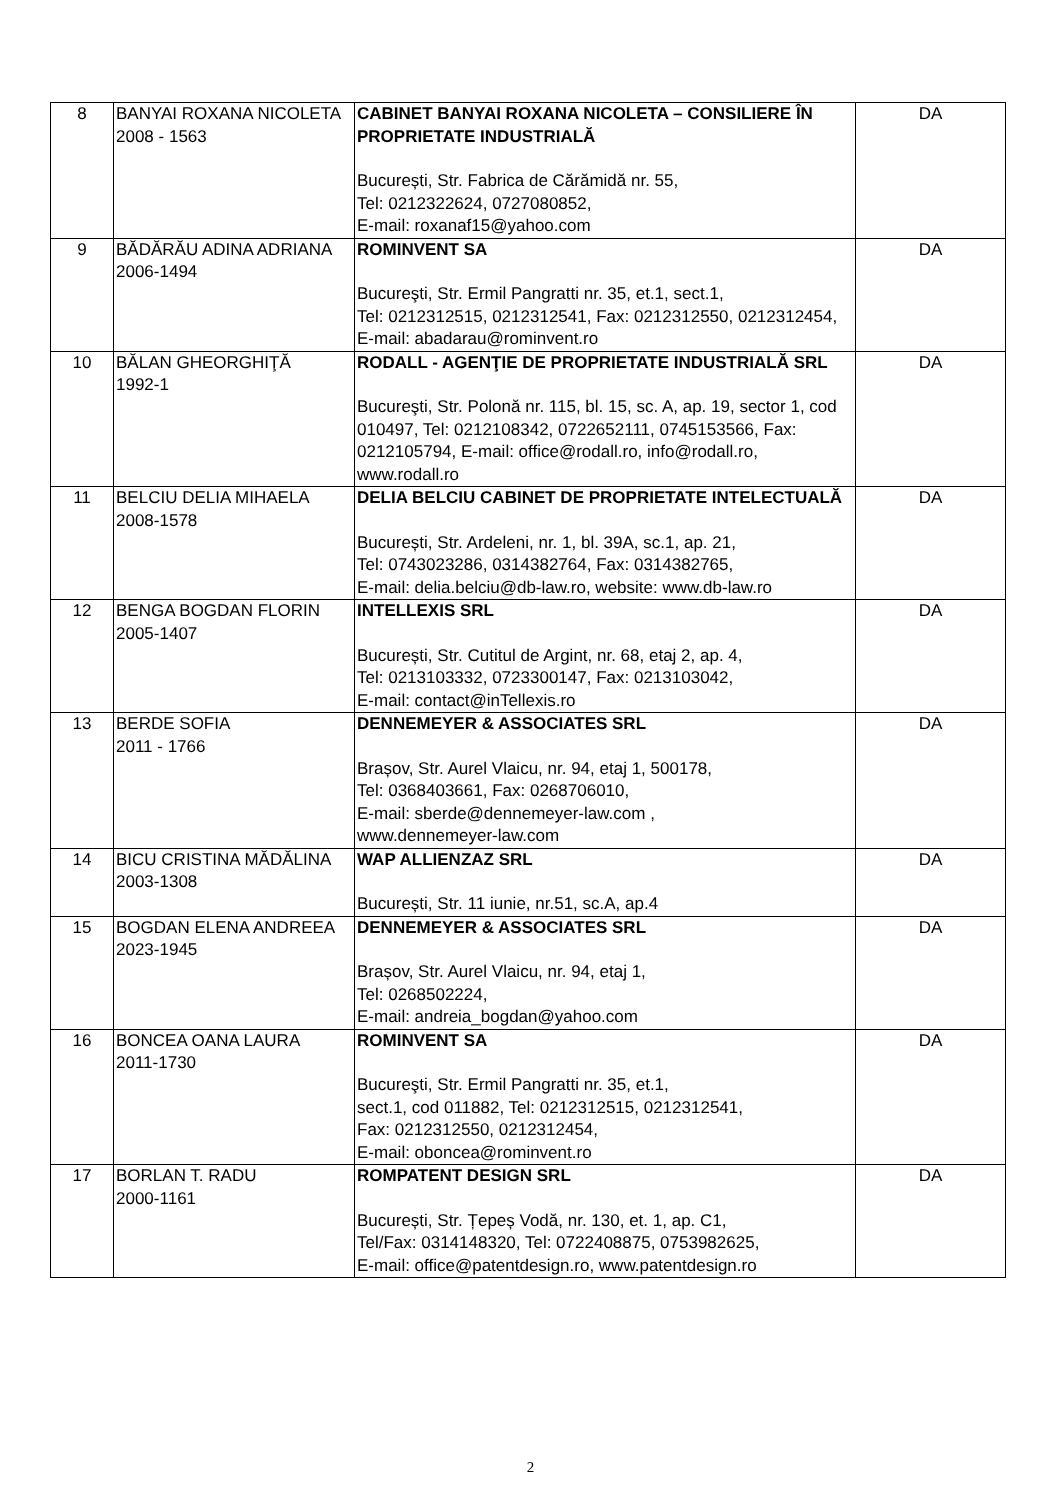| 8 | BANYAI ROXANA NICOLETA 2008 - 1563 | CABINET BANYAI ROXANA NICOLETA – CONSILIERE ÎN PROPRIETATE INDUSTRIALĂ București, Str. Fabrica de Cărămidă nr. 55, Tel: 0212322624, 0727080852, E-mail: roxanaf15@yahoo.com | DA |
| 9 | BĂDĂRĂU ADINA ADRIANA 2006-1494 | ROMINVENT SA Bucureşti, Str. Ermil Pangratti nr. 35, et.1, sect.1, Tel: 0212312515, 0212312541, Fax: 0212312550, 0212312454, E-mail: abadarau@rominvent.ro | DA |
| 10 | BĂLAN GHEORGHIŢĂ 1992-1 | RODALL - AGENŢIE DE PROPRIETATE INDUSTRIALĂ SRL Bucureşti, Str. Polonă nr. 115, bl. 15, sc. A, ap. 19, sector 1, cod 010497, Tel: 0212108342, 0722652111, 0745153566, Fax: 0212105794, E-mail: office@rodall.ro, info@rodall.ro, www.rodall.ro | DA |
| 11 | BELCIU DELIA MIHAELA 2008-1578 | DELIA BELCIU CABINET DE PROPRIETATE INTELECTUALĂ București, Str. Ardeleni, nr. 1, bl. 39A, sc.1, ap. 21, Tel: 0743023286, 0314382764, Fax: 0314382765, E-mail: delia.belciu@db-law.ro, website: www.db-law.ro | DA |
| 12 | BENGA BOGDAN FLORIN 2005-1407 | INTELLEXIS SRL București, Str. Cutitul de Argint, nr. 68, etaj 2, ap. 4, Tel: 0213103332, 0723300147, Fax: 0213103042, E-mail: contact@inTellexis.ro | DA |
| 13 | BERDE SOFIA 2011 - 1766 | DENNEMEYER & ASSOCIATES SRL Brașov, Str. Aurel Vlaicu, nr. 94, etaj 1, 500178, Tel: 0368403661, Fax: 0268706010, E-mail: sberde@dennemeyer-law.com , www.dennemeyer-law.com | DA |
| 14 | BICU CRISTINA MĂDĂLINA 2003-1308 | WAP ALLIENZAZ SRL București, Str. 11 iunie, nr.51, sc.A, ap.4 | DA |
| 15 | BOGDAN ELENA ANDREEA 2023-1945 | DENNEMEYER & ASSOCIATES SRL Brașov, Str. Aurel Vlaicu, nr. 94, etaj 1, Tel: 0268502224, E-mail: andreia_bogdan@yahoo.com | DA |
| 16 | BONCEA OANA LAURA 2011-1730 | ROMINVENT SA Bucureşti, Str. Ermil Pangratti nr. 35, et.1, sect.1, cod 011882, Tel: 0212312515, 0212312541, Fax: 0212312550, 0212312454, E-mail: oboncea@rominvent.ro | DA |
| 17 | BORLAN T. RADU 2000-1161 | ROMPATENT DESIGN SRL București, Str. Țepeș Vodă, nr. 130, et. 1, ap. C1, Tel/Fax: 0314148320, Tel: 0722408875, 0753982625, E-mail: office@patentdesign.ro, www.patentdesign.ro | DA |
2